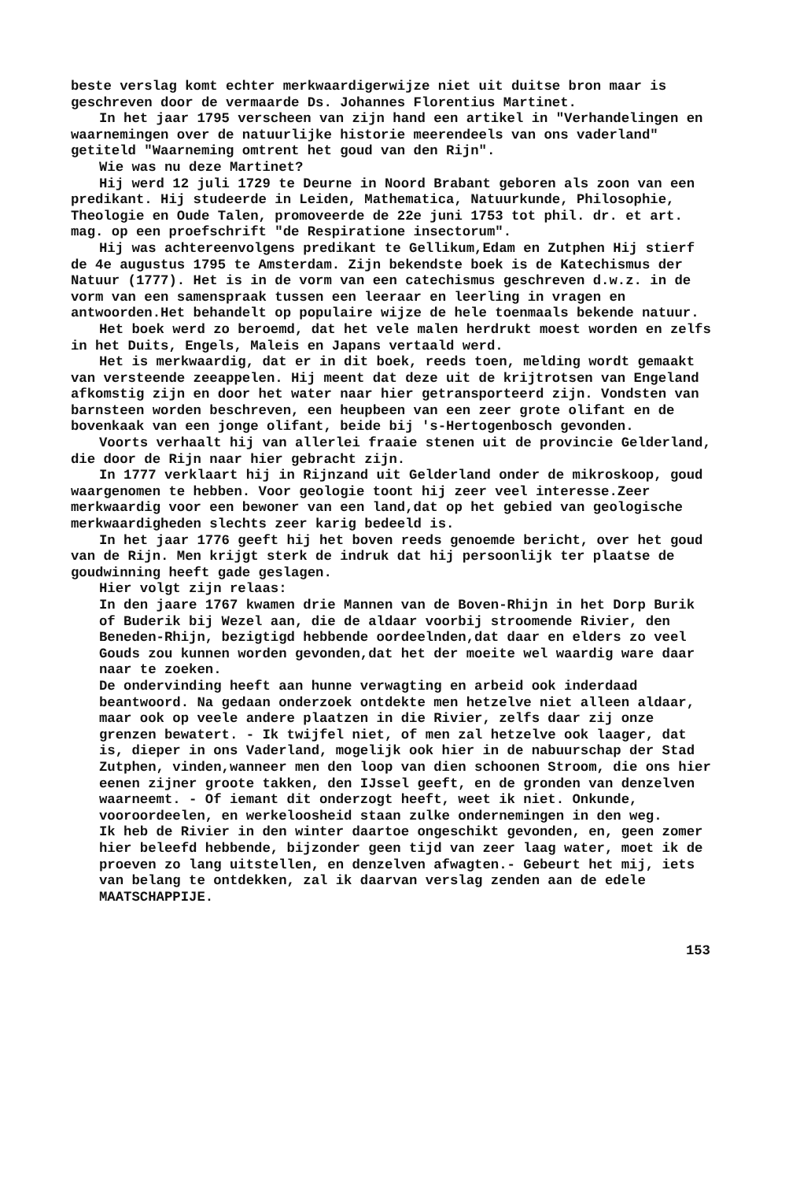beste verslag komt echter merkwaardigerwijze niet uit duitse bron maar is geschreven door de vermaarde Ds. Johannes Florentius Martinet.
In het jaar 1795 verscheen van zijn hand een artikel in "Verhandelingen en waarnemingen over de natuurlijke historie meerendeels van ons vaderland" getiteld "Waarneming omtrent het goud van den Rijn".
Wie was nu deze Martinet?
Hij werd 12 juli 1729 te Deurne in Noord Brabant geboren als zoon van een predikant. Hij studeerde in Leiden, Mathematica, Natuurkunde, Philosophie, Theologie en Oude Talen, promoveerde de 22e juni 1753 tot phil. dr. et art. mag. op een proefschrift "de Respiratione insectorum".
Hij was achtereenvolgens predikant te Gellikum,Edam en Zutphen Hij stierf de 4e augustus 1795 te Amsterdam. Zijn bekendste boek is de Katechismus der Natuur (1777). Het is in de vorm van een catechismus geschreven d.w.z. in de vorm van een samenspraak tussen een leeraar en leerling in vragen en antwoorden.Het behandelt op populaire wijze de hele toenmaals bekende natuur.
Het boek werd zo beroemd, dat het vele malen herdrukt moest worden en zelfs in het Duits, Engels, Maleis en Japans vertaald werd.
Het is merkwaardig, dat er in dit boek, reeds toen, melding wordt gemaakt van versteende zeeappelen. Hij meent dat deze uit de krijtrotsen van Engeland afkomstig zijn en door het water naar hier getransporteerd zijn. Vondsten van barnsteen worden beschreven, een heupbeen van een zeer grote olifant en de bovenkaak van een jonge olifant, beide bij 's-Hertogenbosch gevonden.
Voorts verhaalt hij van allerlei fraaie stenen uit de provincie Gelderland, die door de Rijn naar hier gebracht zijn.
In 1777 verklaart hij in Rijnzand uit Gelderland onder de mikroskoop, goud waargenomen te hebben. Voor geologie toont hij zeer veel interesse.Zeer merkwaardig voor een bewoner van een land,dat op het gebied van geologische merkwaardigheden slechts zeer karig bedeeld is.
In het jaar 1776 geeft hij het boven reeds genoemde bericht, over het goud van de Rijn. Men krijgt sterk de indruk dat hij persoonlijk ter plaatse de goudwinning heeft gade geslagen.
Hier volgt zijn relaas:
In den jaare 1767 kwamen drie Mannen van de Boven-Rhijn in het Dorp Burik of Buderik bij Wezel aan, die de aldaar voorbij stroomende Rivier, den Beneden-Rhijn, bezigtigd hebbende oordeelnden,dat daar en elders zo veel Gouds zou kunnen worden gevonden,dat het der moeite wel waardig ware daar naar te zoeken.
De ondervinding heeft aan hunne verwagting en arbeid ook inderdaad beantwoord. Na gedaan onderzoek ontdekte men hetzelve niet alleen aldaar, maar ook op veele andere plaatzen in die Rivier, zelfs daar zij onze grenzen bewatert. - Ik twijfel niet, of men zal hetzelve ook laager, dat is, dieper in ons Vaderland, mogelijk ook hier in de nabuurschap der Stad Zutphen, vinden,wanneer men den loop van dien schoonen Stroom, die ons hier eenen zijner groote takken, den IJssel geeft, en de gronden van denzelven waarneemt. - Of iemant dit onderzogt heeft, weet ik niet. Onkunde, vooroordeelen, en werkeloosheid staan zulke ondernemingen in den weg.
Ik heb de Rivier in den winter daartoe ongeschikt gevonden, en, geen zomer hier beleefd hebbende, bijzonder geen tijd van zeer laag water, moet ik de proeven zo lang uitstellen, en denzelven afwagten.- Gebeurt het mij, iets van belang te ontdekken, zal ik daarvan verslag zenden aan de edele MAATSCHAPPIJE.
153